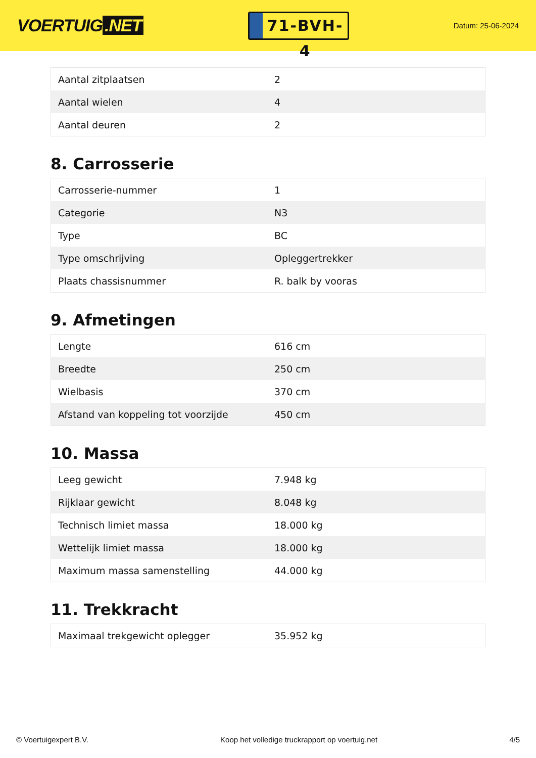VOERTUIG.NET
71-BVH-4
Datum: 25-06-2024
| Aantal zitplaatsen | 2 |
| Aantal wielen | 4 |
| Aantal deuren | 2 |
8. Carrosserie
| Carrosserie-nummer | 1 |
| Categorie | N3 |
| Type | BC |
| Type omschrijving | Opleggertrekker |
| Plaats chassisnummer | R. balk by vooras |
9. Afmetingen
| Lengte | 616 cm |
| Breedte | 250 cm |
| Wielbasis | 370 cm |
| Afstand van koppeling tot voorzijde | 450 cm |
10. Massa
| Leeg gewicht | 7.948 kg |
| Rijklaar gewicht | 8.048 kg |
| Technisch limiet massa | 18.000 kg |
| Wettelijk limiet massa | 18.000 kg |
| Maximum massa samenstelling | 44.000 kg |
11. Trekkracht
| Maximaal trekgewicht oplegger | 35.952 kg |
© Voertuigexpert B.V. Koop het volledige truckrapport op voertuig.net 4/5